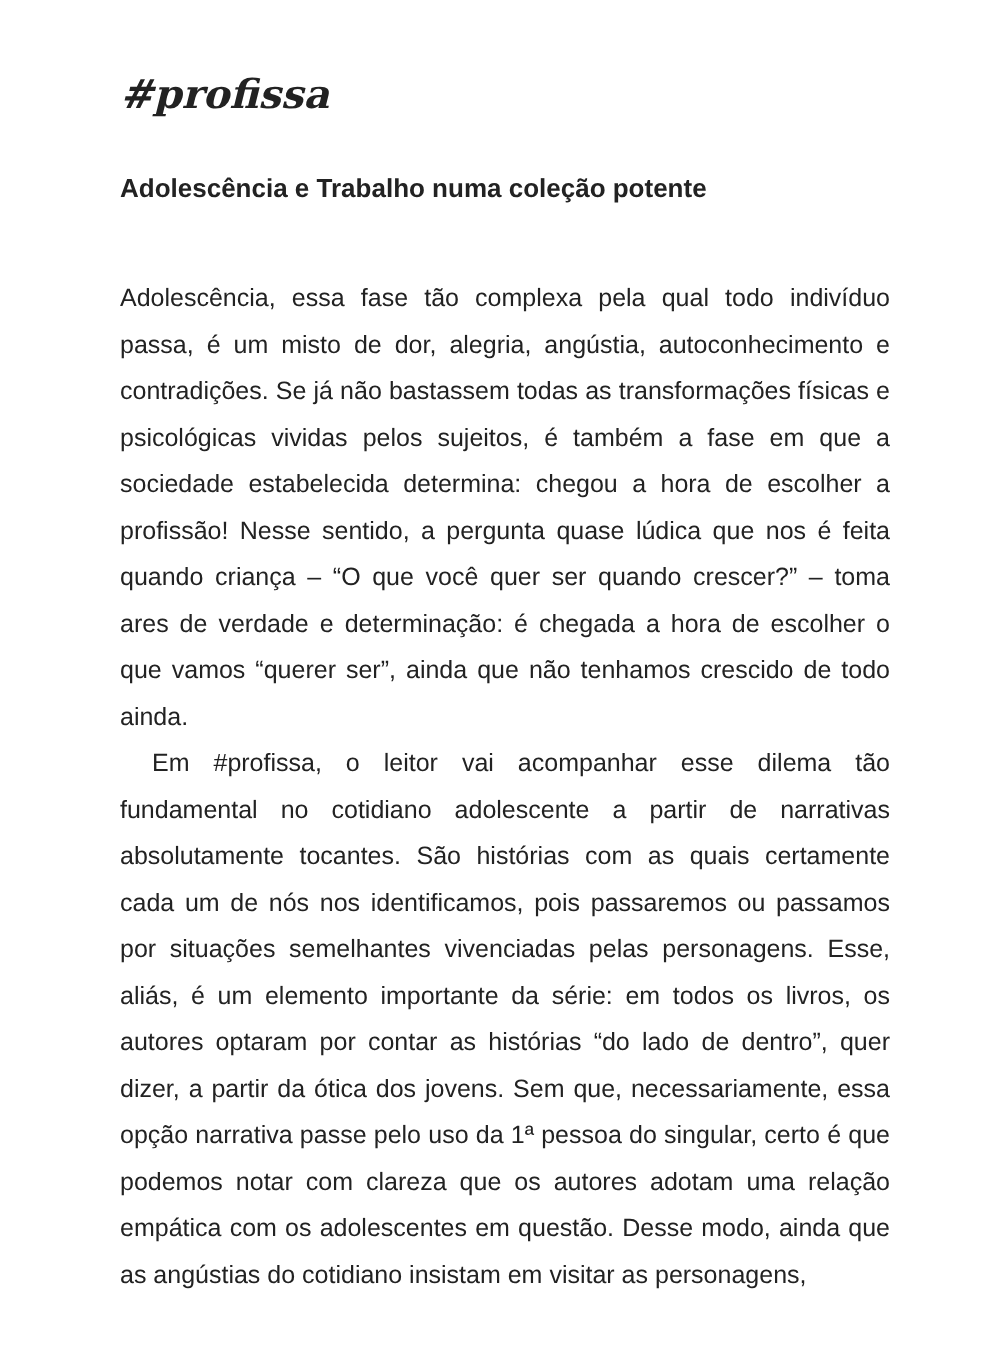#profissa
Adolescência e Trabalho numa coleção potente
Adolescência, essa fase tão complexa pela qual todo indivíduo passa, é um misto de dor, alegria, angústia, autoconhecimento e contradições. Se já não bastassem todas as transformações físicas e psicológicas vividas pelos sujeitos, é também a fase em que a sociedade estabelecida determina: chegou a hora de escolher a profissão! Nesse sentido, a pergunta quase lúdica que nos é feita quando criança – “O que você quer ser quando crescer?” – toma ares de verdade e determinação: é chegada a hora de escolher o que vamos “querer ser”, ainda que não tenhamos crescido de todo ainda.
Em #profissa, o leitor vai acompanhar esse dilema tão fundamental no cotidiano adolescente a partir de narrativas absolutamente tocantes. São histórias com as quais certamente cada um de nós nos identificamos, pois passaremos ou passamos por situações semelhantes vivenciadas pelas personagens. Esse, aliás, é um elemento importante da série: em todos os livros, os autores optaram por contar as histórias “do lado de dentro”, quer dizer, a partir da ótica dos jovens. Sem que, necessariamente, essa opção narrativa passe pelo uso da 1ª pessoa do singular, certo é que podemos notar com clareza que os autores adotam uma relação empática com os adolescentes em questão. Desse modo, ainda que as angústias do cotidiano insistam em visitar as personagens,